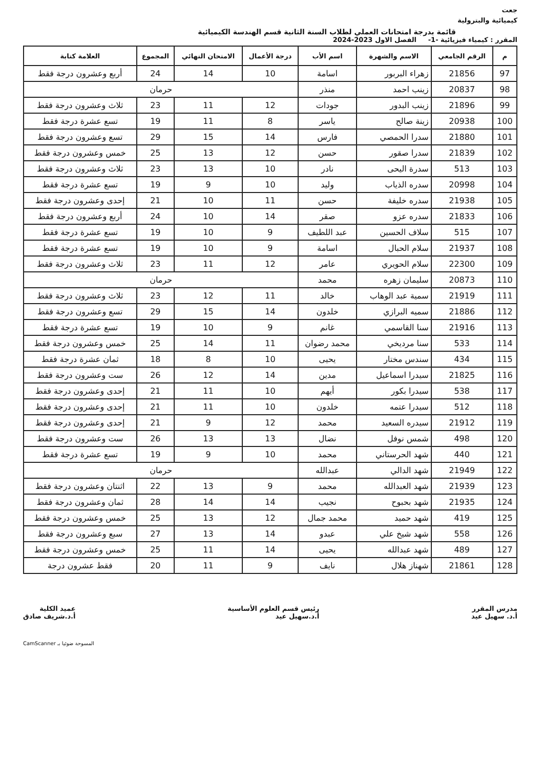جعت
كيميائية والبترولية
قائمة بدرجة امتحانات العملي لطلاب السنة الثانية قسم الهندسة الكيميائية
المقرر : كيمياء فيزيائية -1- الفصل الاول 2023-2024
| م | الرقم الجامعي | الاسم والشهرة | اسم الأب | درجة الأعمال | الامتحان النهائي | المجموع | العلامة كتابة |
| --- | --- | --- | --- | --- | --- | --- | --- |
| 97 | 21856 | زهراء البربور | اسامة | 10 | 14 | 24 | أربع وعشرون درجة فقط |
| 98 | 20837 | زينب احمد | منذر | حرمان | | | |
| 99 | 21896 | زينب البدور | جودات | 12 | 11 | 23 | ثلاث وعشرون درجة فقط |
| 100 | 20938 | زينة صالح | ياسر | 8 | 11 | 19 | تسع عشرة درجة فقط |
| 101 | 21880 | سدرا الحمصي | فارس | 14 | 15 | 29 | تسع وعشرون درجة فقط |
| 102 | 21839 | سدرا صقور | حسن | 12 | 13 | 25 | خمس وعشرون درجة فقط |
| 103 | 513 | سدرة اليحى | نادر | 10 | 13 | 23 | ثلاث وعشرون درجة فقط |
| 104 | 20998 | سدره الذياب | وليد | 10 | 9 | 19 | تسع عشرة درجة فقط |
| 105 | 21938 | سدره خليفة | حسن | 11 | 10 | 21 | إحدى وعشرون درجة فقط |
| 106 | 21833 | سدره عزو | صقر | 14 | 10 | 24 | أربع وعشرون درجة فقط |
| 107 | 515 | سلاف الحسين | عبد اللطيف | 9 | 10 | 19 | تسع عشرة درجة فقط |
| 108 | 21937 | سلام الحبال | اسامة | 9 | 10 | 19 | تسع عشرة درجة فقط |
| 109 | 22300 | سلام الحويري | عامر | 12 | 11 | 23 | ثلاث وعشرون درجة فقط |
| 110 | 20873 | سليمان زهره | محمد | حرمان | | | |
| 111 | 21919 | سمية عبد الوهاب | خالد | 11 | 12 | 23 | ثلاث وعشرون درجة فقط |
| 112 | 21886 | سميه البرازي | خلدون | 14 | 15 | 29 | تسع وعشرون درجة فقط |
| 113 | 21916 | سنا القاسمي | غانم | 9 | 10 | 19 | تسع عشرة درجة فقط |
| 114 | 533 | سنا مرديخي | محمد رضوان | 11 | 14 | 25 | خمس وعشرون درجة فقط |
| 115 | 434 | سندس مختار | يحيى | 10 | 8 | 18 | ثمان عشرة درجة فقط |
| 116 | 21825 | سيدرا اسماعيل | مدين | 14 | 12 | 26 | ست وعشرون درجة فقط |
| 117 | 538 | سيدرا بكور | أيهم | 10 | 11 | 21 | إحدى وعشرون درجة فقط |
| 118 | 512 | سيدرا عتمه | خلدون | 10 | 11 | 21 | إحدى وعشرون درجة فقط |
| 119 | 21912 | سيدره السعيد | محمد | 12 | 9 | 21 | إحدى وعشرون درجة فقط |
| 120 | 498 | شمس نوفل | نضال | 13 | 13 | 26 | ست وعشرون درجة فقط |
| 121 | 440 | شهد الحرستاني | محمد | 10 | 9 | 19 | تسع عشرة درجة فقط |
| 122 | 21949 | شهد الدالي | عبدالله | حرمان | | | |
| 123 | 21939 | شهد العبدالله | محمد | 9 | 13 | 22 | اثنتان وعشرون درجة فقط |
| 124 | 21935 | شهد بحبوح | نجيب | 14 | 14 | 28 | ثمان وعشرون درجة فقط |
| 125 | 419 | شهد حميد | محمد جمال | 12 | 13 | 25 | خمس وعشرون درجة فقط |
| 126 | 558 | شهد شيخ علي | عبدو | 14 | 13 | 27 | سبع وعشرون درجة فقط |
| 127 | 489 | شهد عبدالله | يحيى | 14 | 11 | 25 | خمس وعشرون درجة فقط |
| 128 | 21861 | شهناز هلال | نايف | 9 | 11 | 20 | فقط عشرون درجة |
مدرس المقرر
أ.د. سهيل عيد
رئيس قسم العلوم الأساسية
أ.د.سهيل عيد
عميد الكلية
أ.د.شريف صادق
المسوحة ضوئيا بـ CamScanner